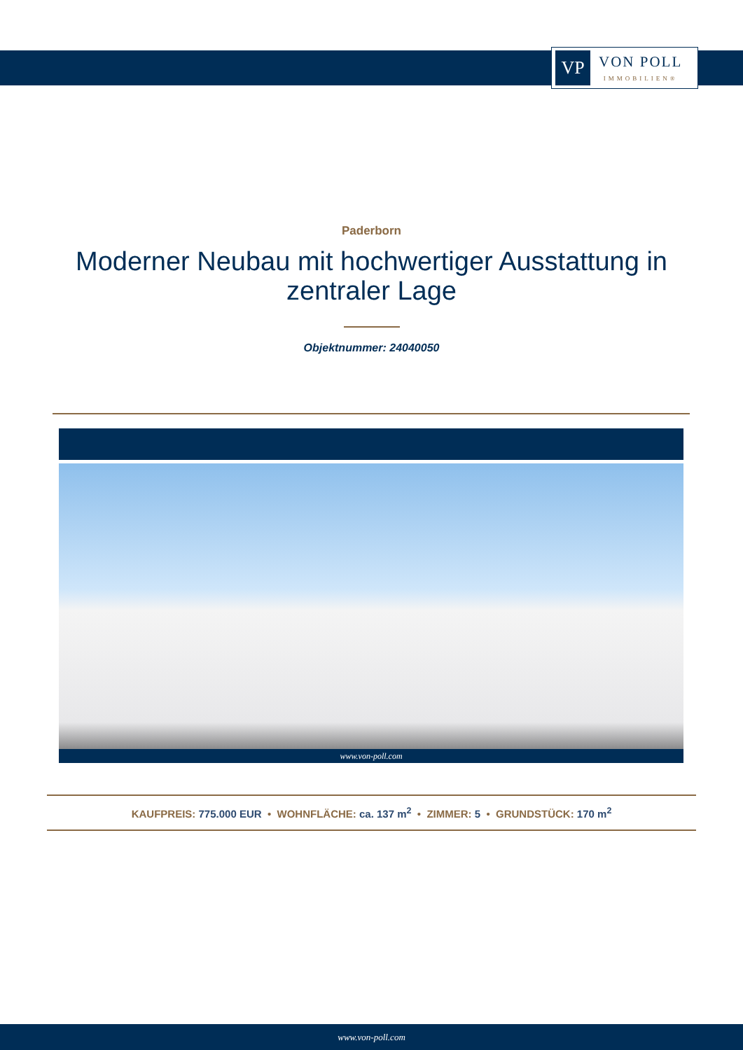VP
VON POLL
IMMOBILIEN®
Paderborn
Moderner Neubau mit hochwertiger Ausstattung in zentraler Lage
Objektnummer: 24040050
www.von-poll.com
KAUFPREIS: 775.000 EUR • WOHNFLÄCHE: ca. 137 m<sup>2</sup> • ZIMMER: 5 • GRUNDSTÜCK: 170 m<sup>2</sup>
www.von-poll.com